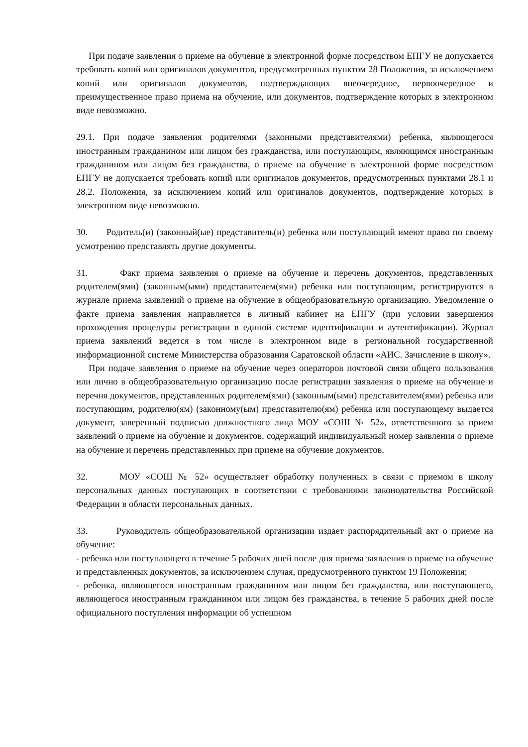При подаче заявления о приеме на обучение в электронной форме посредством ЕПГУ не допускается требовать копий или оригиналов документов, предусмотренных пунктом 28 Положения, за исключением копий или оригиналов документов, подтверждающих внеочередное, первоочередное и преимущественное право приема на обучение, или документов, подтверждение которых в электронном виде невозможно.
29.1. При подаче заявления родителями (законными представителями) ребенка, являющегося иностранным гражданином или лицом без гражданства, или поступающим, являющимся иностранным гражданином или лицом без гражданства, о приеме на обучение в электронной форме посредством ЕПГУ не допускается требовать копий или оригиналов документов, предусмотренных пунктами 28.1 и 28.2. Положения, за исключением копий или оригиналов документов, подтверждение которых в электронном виде невозможно.
30. Родитель(и) (законный(ые) представитель(и) ребенка или поступающий имеют право по своему усмотрению представлять другие документы.
31. Факт приема заявления о приеме на обучение и перечень документов, представленных родителем(ями) (законным(ыми) представителем(ями) ребенка или поступающим, регистрируются в журнале приема заявлений о приеме на обучение в общеобразовательную организацию. Уведомление о факте приема заявления направляется в личный кабинет на ЕПГУ (при условии завершения прохождения процедуры регистрации в единой системе идентификации и аутентификации). Журнал приема заявлений ведется в том числе в электронном виде в региональной государственной информационной системе Министерства образования Саратовской области «АИС. Зачисление в школу».
При подаче заявления о приеме на обучение через операторов почтовой связи общего пользования или лично в общеобразовательную организацию после регистрации заявления о приеме на обучение и перечня документов, представленных родителем(ями) (законным(ыми) представителем(ями) ребенка или поступающим, родителю(ям) (законному(ым) представителю(ям) ребенка или поступающему выдается документ, заверенный подписью должностного лица МОУ «СОШ № 52», ответственного за прием заявлений о приеме на обучение и документов, содержащий индивидуальный номер заявления о приеме на обучение и перечень представленных при приеме на обучение документов.
32. МОУ «СОШ № 52» осуществляет обработку полученных в связи с приемом в школу персональных данных поступающих в соответствии с требованиями законодательства Российской Федерации в области персональных данных.
33. Руководитель общеобразовательной организации издает распорядительный акт о приеме на обучение:
- ребенка или поступающего в течение 5 рабочих дней после дня приема заявления о приеме на обучение и представленных документов, за исключением случая, предусмотренного пунктом 19 Положения;
- ребенка, являющегося иностранным гражданином или лицом без гражданства, или поступающего, являющегося иностранным гражданином или лицом без гражданства, в течение 5 рабочих дней после официального поступления информации об успешном